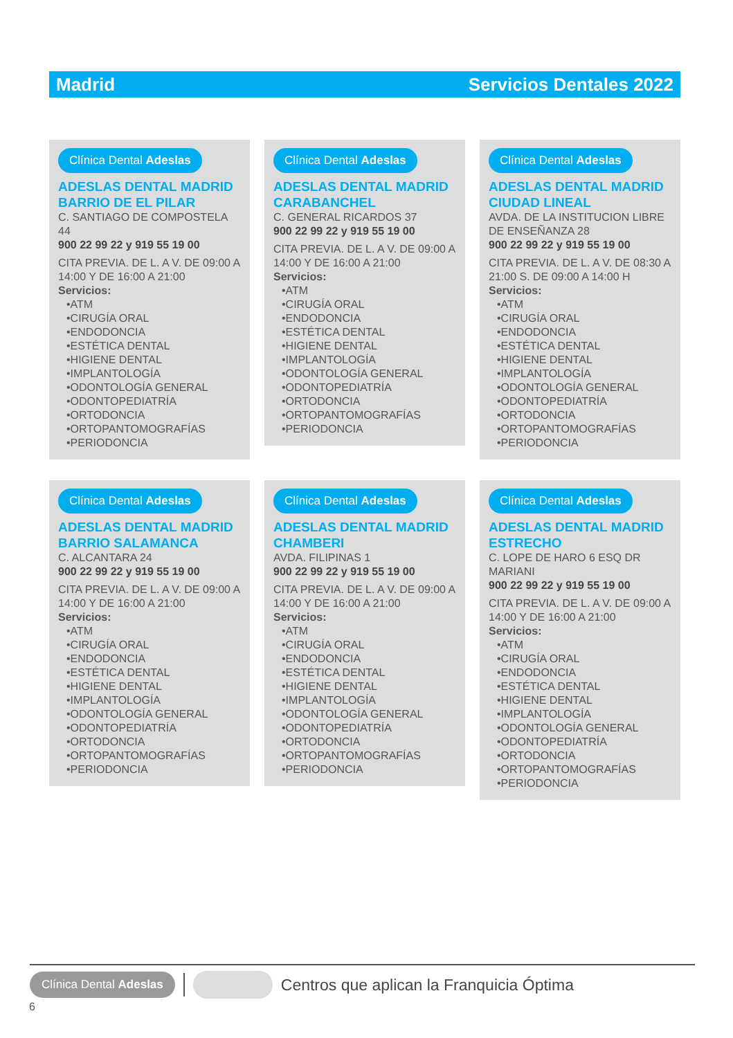Madrid Servicios Dentales 2022
Clínica Dental Adeslas
ADESLAS DENTAL MADRID
BARRIO DE EL PILAR
C. SANTIAGO DE COMPOSTELA 44
900 22 99 22 y 919 55 19 00
CITA PREVIA. DE L. A V. DE 09:00 A 14:00 Y DE 16:00 A 21:00
Servicios:
•ATM
•CIRUGÍA ORAL
•ENDODONCIA
•ESTÉTICA DENTAL
•HIGIENE DENTAL
•IMPLANTOLOGÍA
•ODONTOLOGÍA GENERAL
•ODONTOPEDIATRÍA
•ORTODONCIA
•ORTOPANTOMOGRAFÍAS
•PERIODONCIA
Clínica Dental Adeslas
ADESLAS DENTAL MADRID
CARABANCHEL
C. GENERAL RICARDOS 37
900 22 99 22 y 919 55 19 00
CITA PREVIA. DE L. A V. DE 09:00 A 14:00 Y DE 16:00 A 21:00
Servicios:
•ATM
•CIRUGÍA ORAL
•ENDODONCIA
•ESTÉTICA DENTAL
•HIGIENE DENTAL
•IMPLANTOLOGÍA
•ODONTOLOGÍA GENERAL
•ODONTOPEDIATRÍA
•ORTODONCIA
•ORTOPANTOMOGRAFÍAS
•PERIODONCIA
Clínica Dental Adeslas
ADESLAS DENTAL MADRID
CIUDAD LINEAL
AVDA. DE LA INSTITUCION LIBRE DE ENSEÑANZA 28
900 22 99 22 y 919 55 19 00
CITA PREVIA. DE L. A V. DE 08:30 A 21:00 S. DE 09:00 A 14:00 H
Servicios:
•ATM
•CIRUGÍA ORAL
•ENDODONCIA
•ESTÉTICA DENTAL
•HIGIENE DENTAL
•IMPLANTOLOGÍA
•ODONTOLOGÍA GENERAL
•ODONTOPEDIATRÍA
•ORTODONCIA
•ORTOPANTOMOGRAFÍAS
•PERIODONCIA
Clínica Dental Adeslas
ADESLAS DENTAL MADRID
BARRIO SALAMANCA
C. ALCANTARA 24
900 22 99 22 y 919 55 19 00
CITA PREVIA. DE L. A V. DE 09:00 A 14:00 Y DE 16:00 A 21:00
Servicios:
•ATM
•CIRUGÍA ORAL
•ENDODONCIA
•ESTÉTICA DENTAL
•HIGIENE DENTAL
•IMPLANTOLOGÍA
•ODONTOLOGÍA GENERAL
•ODONTOPEDIATRÍA
•ORTODONCIA
•ORTOPANTOMOGRAFÍAS
•PERIODONCIA
Clínica Dental Adeslas
ADESLAS DENTAL MADRID
CHAMBERI
AVDA. FILIPINAS 1
900 22 99 22 y 919 55 19 00
CITA PREVIA. DE L. A V. DE 09:00 A 14:00 Y DE 16:00 A 21:00
Servicios:
•ATM
•CIRUGÍA ORAL
•ENDODONCIA
•ESTÉTICA DENTAL
•HIGIENE DENTAL
•IMPLANTOLOGÍA
•ODONTOLOGÍA GENERAL
•ODONTOPEDIATRÍA
•ORTODONCIA
•ORTOPANTOMOGRAFÍAS
•PERIODONCIA
Clínica Dental Adeslas
ADESLAS DENTAL MADRID
ESTRECHO
C. LOPE DE HARO 6 ESQ DR MARIANI
900 22 99 22 y 919 55 19 00
CITA PREVIA. DE L. A V. DE 09:00 A 14:00 Y DE 16:00 A 21:00
Servicios:
•ATM
•CIRUGÍA ORAL
•ENDODONCIA
•ESTÉTICA DENTAL
•HIGIENE DENTAL
•IMPLANTOLOGÍA
•ODONTOLOGÍA GENERAL
•ODONTOPEDIATRÍA
•ORTODONCIA
•ORTOPANTOMOGRAFÍAS
•PERIODONCIA
Clínica Dental Adeslas Centros que aplican la Franquicia Óptima
6